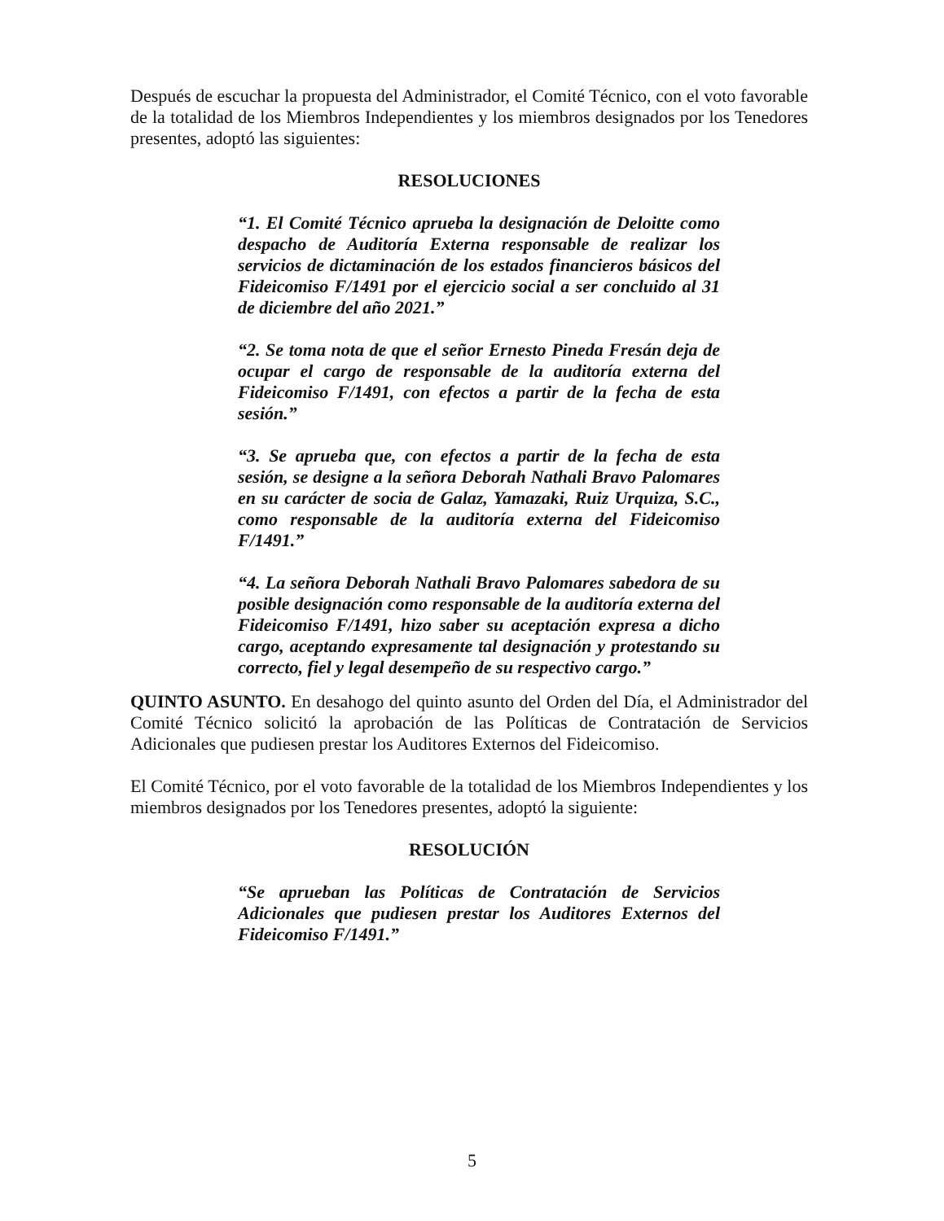Después de escuchar la propuesta del Administrador, el Comité Técnico, con el voto favorable de la totalidad de los Miembros Independientes y los miembros designados por los Tenedores presentes, adoptó las siguientes:
RESOLUCIONES
“1. El Comité Técnico aprueba la designación de Deloitte como despacho de Auditoría Externa responsable de realizar los servicios de dictaminación de los estados financieros básicos del Fideicomiso F/1491 por el ejercicio social a ser concluido al 31 de diciembre del año 2021.”
“2. Se toma nota de que el señor Ernesto Pineda Fresán deja de ocupar el cargo de responsable de la auditoría externa del Fideicomiso F/1491, con efectos a partir de la fecha de esta sesión.”
“3. Se aprueba que, con efectos a partir de la fecha de esta sesión, se designe a la señora Deborah Nathali Bravo Palomares en su carácter de socia de Galaz, Yamazaki, Ruiz Urquiza, S.C., como responsable de la auditoría externa del Fideicomiso F/1491.”
“4. La señora Deborah Nathali Bravo Palomares sabedora de su posible designación como responsable de la auditoría externa del Fideicomiso F/1491, hizo saber su aceptación expresa a dicho cargo, aceptando expresamente tal designación y protestando su correcto, fiel y legal desempeño de su respectivo cargo.”
QUINTO ASUNTO. En desahogo del quinto asunto del Orden del Día, el Administrador del Comité Técnico solicitó la aprobación de las Políticas de Contratación de Servicios Adicionales que pudiesen prestar los Auditores Externos del Fideicomiso.
El Comité Técnico, por el voto favorable de la totalidad de los Miembros Independientes y los miembros designados por los Tenedores presentes, adoptó la siguiente:
RESOLUCIÓN
“Se aprueban las Políticas de Contratación de Servicios Adicionales que pudiesen prestar los Auditores Externos del Fideicomiso F/1491.”
5